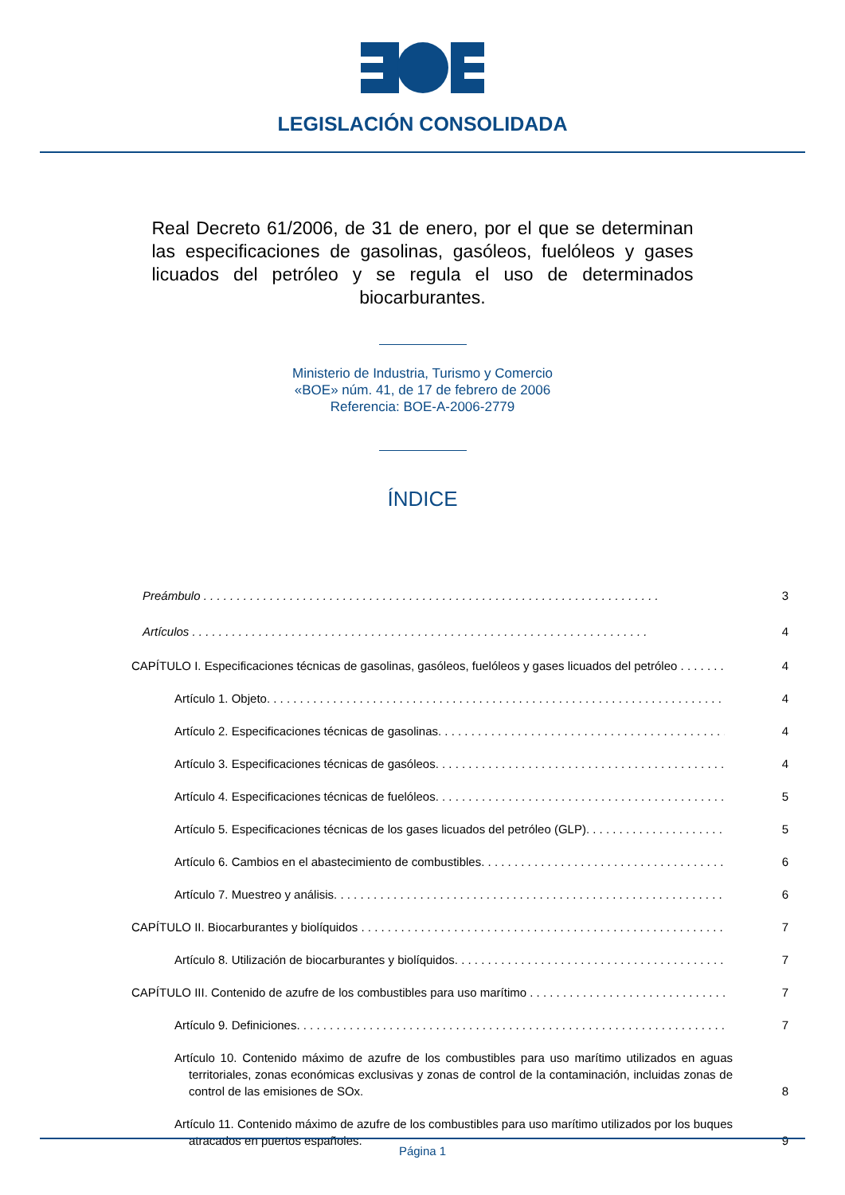LEGISLACIÓN CONSOLIDADA
Real Decreto 61/2006, de 31 de enero, por el que se determinan las especificaciones de gasolinas, gasóleos, fuelóleos y gases licuados del petróleo y se regula el uso de determinados biocarburantes.
Ministerio de Industria, Turismo y Comercio
«BOE» núm. 41, de 17 de febrero de 2006
Referencia: BOE-A-2006-2779
ÍNDICE
Preámbulo
3
Artículos
4
CAPÍTULO I. Especificaciones técnicas de gasolinas, gasóleos, fuelóleos y gases licuados del petróleo
4
Artículo 1. Objeto.
4
Artículo 2. Especificaciones técnicas de gasolinas.
4
Artículo 3. Especificaciones técnicas de gasóleos.
4
Artículo 4. Especificaciones técnicas de fuelóleos.
5
Artículo 5. Especificaciones técnicas de los gases licuados del petróleo (GLP).
5
Artículo 6. Cambios en el abastecimiento de combustibles.
6
Artículo 7. Muestreo y análisis.
6
CAPÍTULO II. Biocarburantes y biolíquidos
7
Artículo 8. Utilización de biocarburantes y biolíquidos.
7
CAPÍTULO III. Contenido de azufre de los combustibles para uso marítimo
7
Artículo 9. Definiciones.
7
Artículo 10. Contenido máximo de azufre de los combustibles para uso marítimo utilizados en aguas territoriales, zonas económicas exclusivas y zonas de control de la contaminación, incluidas zonas de control de las emisiones de SOx.
8
Artículo 11. Contenido máximo de azufre de los combustibles para uso marítimo utilizados por los buques atracados en puertos españoles.
9
Página 1